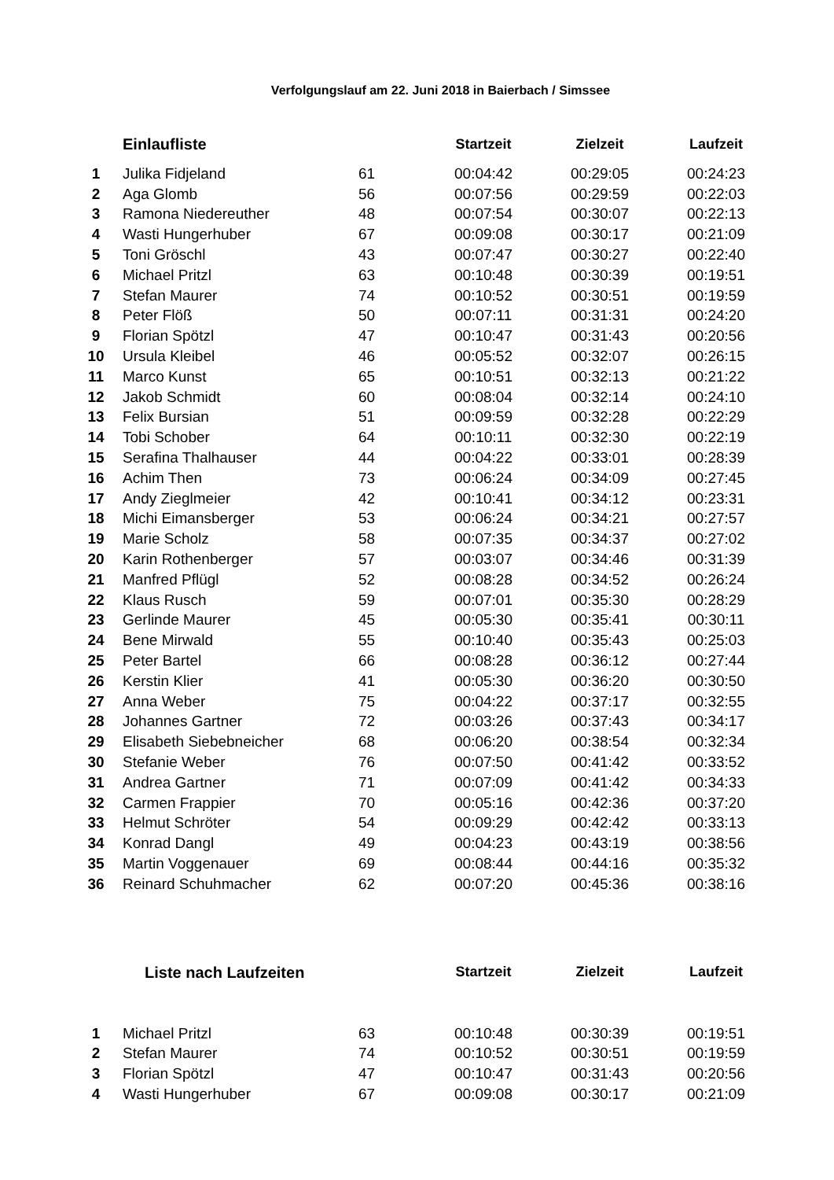Verfolgungslauf am 22. Juni 2018 in Baierbach / Simssee
| | Einlaufliste | | Startzeit | Zielzeit | Laufzeit |
| 1 | Julika Fidjeland | 61 | 00:04:42 | 00:29:05 | 00:24:23 |
| 2 | Aga Glomb | 56 | 00:07:56 | 00:29:59 | 00:22:03 |
| 3 | Ramona Niedereuther | 48 | 00:07:54 | 00:30:07 | 00:22:13 |
| 4 | Wasti Hungerhuber | 67 | 00:09:08 | 00:30:17 | 00:21:09 |
| 5 | Toni Gröschl | 43 | 00:07:47 | 00:30:27 | 00:22:40 |
| 6 | Michael Pritzl | 63 | 00:10:48 | 00:30:39 | 00:19:51 |
| 7 | Stefan Maurer | 74 | 00:10:52 | 00:30:51 | 00:19:59 |
| 8 | Peter Flöß | 50 | 00:07:11 | 00:31:31 | 00:24:20 |
| 9 | Florian Spötzl | 47 | 00:10:47 | 00:31:43 | 00:20:56 |
| 10 | Ursula Kleibel | 46 | 00:05:52 | 00:32:07 | 00:26:15 |
| 11 | Marco Kunst | 65 | 00:10:51 | 00:32:13 | 00:21:22 |
| 12 | Jakob Schmidt | 60 | 00:08:04 | 00:32:14 | 00:24:10 |
| 13 | Felix Bursian | 51 | 00:09:59 | 00:32:28 | 00:22:29 |
| 14 | Tobi Schober | 64 | 00:10:11 | 00:32:30 | 00:22:19 |
| 15 | Serafina Thalhauser | 44 | 00:04:22 | 00:33:01 | 00:28:39 |
| 16 | Achim Then | 73 | 00:06:24 | 00:34:09 | 00:27:45 |
| 17 | Andy Zieglmeier | 42 | 00:10:41 | 00:34:12 | 00:23:31 |
| 18 | Michi Eimansberger | 53 | 00:06:24 | 00:34:21 | 00:27:57 |
| 19 | Marie Scholz | 58 | 00:07:35 | 00:34:37 | 00:27:02 |
| 20 | Karin Rothenberger | 57 | 00:03:07 | 00:34:46 | 00:31:39 |
| 21 | Manfred Pflügl | 52 | 00:08:28 | 00:34:52 | 00:26:24 |
| 22 | Klaus Rusch | 59 | 00:07:01 | 00:35:30 | 00:28:29 |
| 23 | Gerlinde Maurer | 45 | 00:05:30 | 00:35:41 | 00:30:11 |
| 24 | Bene Mirwald | 55 | 00:10:40 | 00:35:43 | 00:25:03 |
| 25 | Peter Bartel | 66 | 00:08:28 | 00:36:12 | 00:27:44 |
| 26 | Kerstin Klier | 41 | 00:05:30 | 00:36:20 | 00:30:50 |
| 27 | Anna Weber | 75 | 00:04:22 | 00:37:17 | 00:32:55 |
| 28 | Johannes Gartner | 72 | 00:03:26 | 00:37:43 | 00:34:17 |
| 29 | Elisabeth Siebebneicher | 68 | 00:06:20 | 00:38:54 | 00:32:34 |
| 30 | Stefanie Weber | 76 | 00:07:50 | 00:41:42 | 00:33:52 |
| 31 | Andrea Gartner | 71 | 00:07:09 | 00:41:42 | 00:34:33 |
| 32 | Carmen Frappier | 70 | 00:05:16 | 00:42:36 | 00:37:20 |
| 33 | Helmut Schröter | 54 | 00:09:29 | 00:42:42 | 00:33:13 |
| 34 | Konrad Dangl | 49 | 00:04:23 | 00:43:19 | 00:38:56 |
| 35 | Martin Voggenauer | 69 | 00:08:44 | 00:44:16 | 00:35:32 |
| 36 | Reinard Schuhmacher | 62 | 00:07:20 | 00:45:36 | 00:38:16 |
| | Liste nach Laufzeiten | | Startzeit | Zielzeit | Laufzeit |
| 1 | Michael Pritzl | 63 | 00:10:48 | 00:30:39 | 00:19:51 |
| 2 | Stefan Maurer | 74 | 00:10:52 | 00:30:51 | 00:19:59 |
| 3 | Florian Spötzl | 47 | 00:10:47 | 00:31:43 | 00:20:56 |
| 4 | Wasti Hungerhuber | 67 | 00:09:08 | 00:30:17 | 00:21:09 |